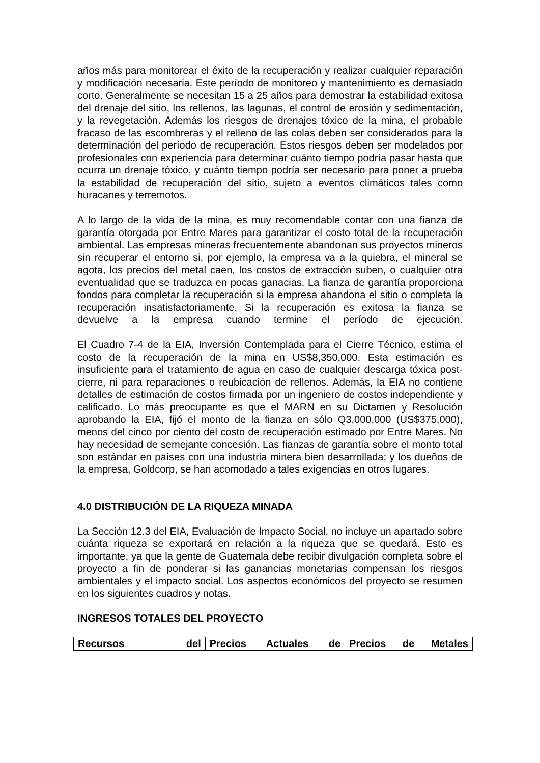años más para monitorear el éxito de la recuperación y realizar cualquier reparación y modificación necesaria. Este período de monitoreo y mantenimiento es demasiado corto. Generalmente se necesitan 15 a 25 años para demostrar la estabilidad exitosa del drenaje del sitio, los rellenos, las lagunas, el control de erosión y sedimentación, y la revegetación. Además los riesgos de drenajes tóxico de la mina, el probable fracaso de las escombreras y el relleno de las colas deben ser considerados para la determinación del período de recuperación. Estos riesgos deben ser modelados por profesionales con experiencia para determinar cuánto tiempo podría pasar hasta que ocurra un drenaje tóxico, y cuánto tiempo podría ser necesario para poner a prueba la estabilidad de recuperación del sitio, sujeto a eventos climáticos tales como huracanes y terremotos.
A lo largo de la vida de la mina, es muy recomendable contar con una fianza de garantía otorgada por Entre Mares para garantizar el costo total de la recuperación ambiental. Las empresas mineras frecuentemente abandonan sus proyectos mineros sin recuperar el entorno si, por ejemplo, la empresa va a la quiebra, el mineral se agota, los precios del metal caen, los costos de extracción suben, o cualquier otra eventualidad que se traduzca en pocas ganacias. La fianza de garantía proporciona fondos para completar la recuperación si la empresa abandona el sitio o completa la recuperación insatisfactoriamente. Si la recuperación es exitosa la fianza se devuelve a la empresa cuando termine el período de ejecución.
El Cuadro 7-4 de la EIA, Inversión Contemplada para el Cierre Técnico, estima el costo de la recuperación de la mina en US$8,350,000. Esta estimación es insuficiente para el tratamiento de agua en caso de cualquier descarga tóxica post-cierre, ni para reparaciones o reubicación de rellenos. Además, la EIA no contiene detalles de estimación de costos firmada por un ingeniero de costos independiente y calificado. Lo más preocupante es que el MARN en su Dictamen y Resolución aprobando la EIA, fijó el monto de la fianza en sólo Q3,000,000 (US$375,000), menos del cinco por ciento del costo de recuperación estimado por Entre Mares. No hay necesidad de semejante concesión. Las fianzas de garantía sobre el monto total son estándar en países con una industria minera bien desarrollada; y los dueños de la empresa, Goldcorp, se han acomodado a tales exigencias en otros lugares.
4.0 DISTRIBUCIÓN DE LA RIQUEZA MINADA
La Sección 12.3 del EIA, Evaluación de Impacto Social, no incluye un apartado sobre cuánta riqueza se exportará en relación a la riqueza que se quedará. Esto es importante, ya que la gente de Guatemala debe recibir divulgación completa sobre el proyecto a fin de ponderar si las ganancias monetarias compensan los riesgos ambientales y el impacto social. Los aspectos económicos del proyecto se resumen en los siguientes cuadros y notas.
INGRESOS TOTALES DEL PROYECTO
| Recursos del | Precios Actuales de | Precios de Metales |
| --- | --- | --- |